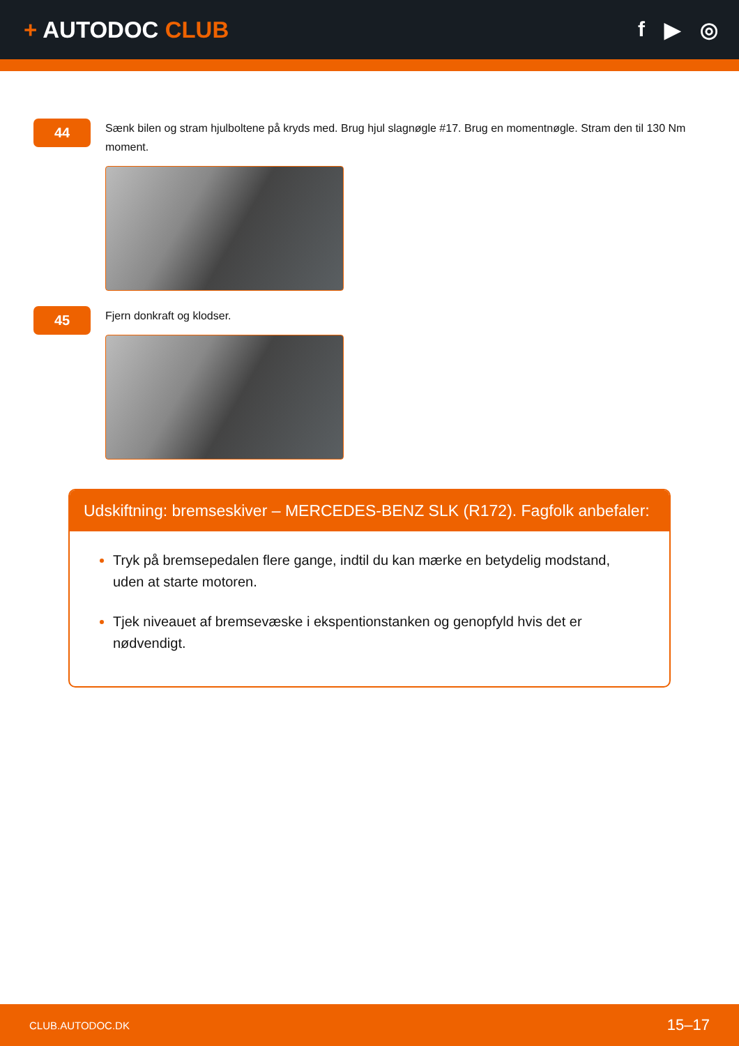+ AUTODOC CLUB f ▶ ◎
44
Sænk bilen og stram hjulboltene på kryds med. Brug hjul slagnøgle #17. Brug en momentnøgle. Stram den til 130 Nm moment.
45
Fjern donkraft og klodser.
Udskiftning: bremseskiver – MERCEDES-BENZ SLK (R172). Fagfolk anbefaler:
Tryk på bremsepedalen flere gange, indtil du kan mærke en betydelig modstand, uden at starte motoren.
Tjek niveauet af bremsevæske i ekspentionstanken og genopfyld hvis det er nødvendigt.
CLUB.AUTODOC.DK 15–17